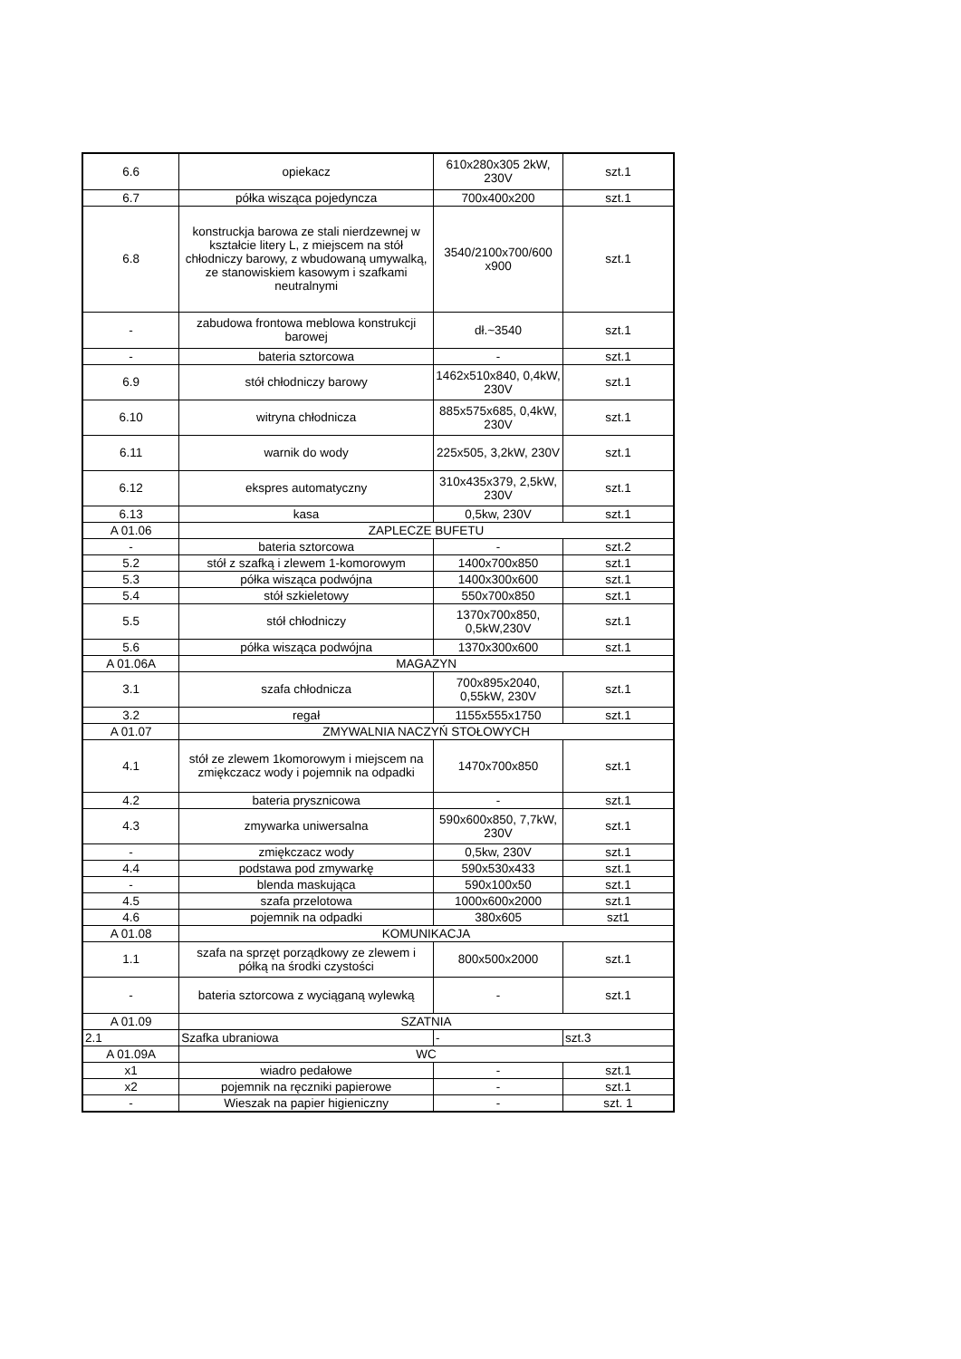| 6.6 | opiekacz | 610x280x305 2kW, 230V | szt.1 |
| 6.7 | półka wisząca pojedyncza | 700x400x200 | szt.1 |
| 6.8 | konstruckja barowa ze stali nierdzewnej w kształcie litery L, z miejscem na stół chłodniczy barowy, z wbudowaną umywalką, ze stanowiskiem kasowym i szafkami neutralnymi | 3540/2100x700/600 x900 | szt.1 |
| - | zabudowa frontowa meblowa konstrukcji barowej | dł.~3540 | szt.1 |
| - | bateria sztorcowa | - | szt.1 |
| 6.9 | stół chłodniczy barowy | 1462x510x840, 0,4kW, 230V | szt.1 |
| 6.10 | witryna chłodnicza | 885x575x685, 0,4kW, 230V | szt.1 |
| 6.11 | warnik do wody | 225x505, 3,2kW, 230V | szt.1 |
| 6.12 | ekspres automatyczny | 310x435x379, 2,5kW, 230V | szt.1 |
| 6.13 | kasa | 0,5kw, 230V | szt.1 |
| A 01.06 | ZAPLECZE BUFETU | | |
| - | bateria sztorcowa | - | szt.2 |
| 5.2 | stół z szafką i zlewem 1-komorowym | 1400x700x850 | szt.1 |
| 5.3 | półka wisząca podwójna | 1400x300x600 | szt.1 |
| 5.4 | stół szkieletowy | 550x700x850 | szt.1 |
| 5.5 | stół chłodniczy | 1370x700x850, 0,5kW,230V | szt.1 |
| 5.6 | półka wisząca podwójna | 1370x300x600 | szt.1 |
| A 01.06A | MAGAZYN | | |
| 3.1 | szafa chłodnicza | 700x895x2040, 0,55kW, 230V | szt.1 |
| 3.2 | regał | 1155x555x1750 | szt.1 |
| A 01.07 | ZMYWALNIA NACZYŃ STOŁOWYCH | | |
| 4.1 | stół ze zlewem 1komorowym i miejscem na zmiękczacz wody i pojemnik na odpadki | 1470x700x850 | szt.1 |
| 4.2 | bateria prysznicowa | - | szt.1 |
| 4.3 | zmywarka uniwersalna | 590x600x850, 7,7kW, 230V | szt.1 |
| - | zmiękczacz wody | 0,5kw, 230V | szt.1 |
| 4.4 | podstawa pod zmywarkę | 590x530x433 | szt.1 |
| - | blenda maskująca | 590x100x50 | szt.1 |
| 4.5 | szafa przelotowa | 1000x600x2000 | szt.1 |
| 4.6 | pojemnik na odpadki | 380x605 | szt1 |
| A 01.08 | KOMUNIKACJA | | |
| 1.1 | szafa na sprzęt porządkowy ze zlewem i półką na środki czystości | 800x500x2000 | szt.1 |
| - | bateria sztorcowa z wyciąganą wylewką | - | szt.1 |
| A 01.09 | SZATNIA | | |
| 2.1 | Szafka ubraniowa | - | szt.3 |
| A 01.09A | WC | | |
| x1 | wiadro pedałowe | - | szt.1 |
| x2 | pojemnik na ręczniki papierowe | - | szt.1 |
| - | Wieszak na papier higieniczny | - | szt. 1 |